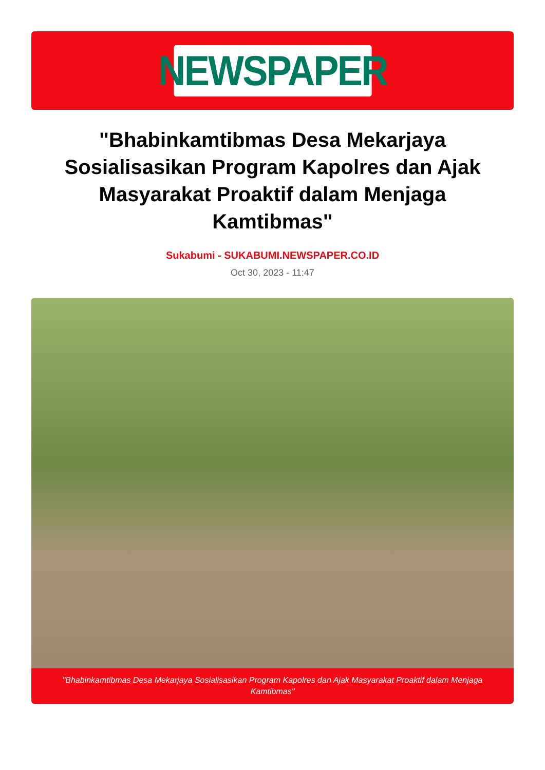NEWSPAPER
"Bhabinkamtibmas Desa Mekarjaya Sosialisasikan Program Kapolres dan Ajak Masyarakat Proaktif dalam Menjaga Kamtibmas"
Sukabumi - SUKABUMI.NEWSPAPER.CO.ID
Oct 30, 2023 - 11:47
"Bhabinkamtibmas Desa Mekarjaya Sosialisasikan Program Kapolres dan Ajak Masyarakat Proaktif dalam Menjaga Kamtibmas"